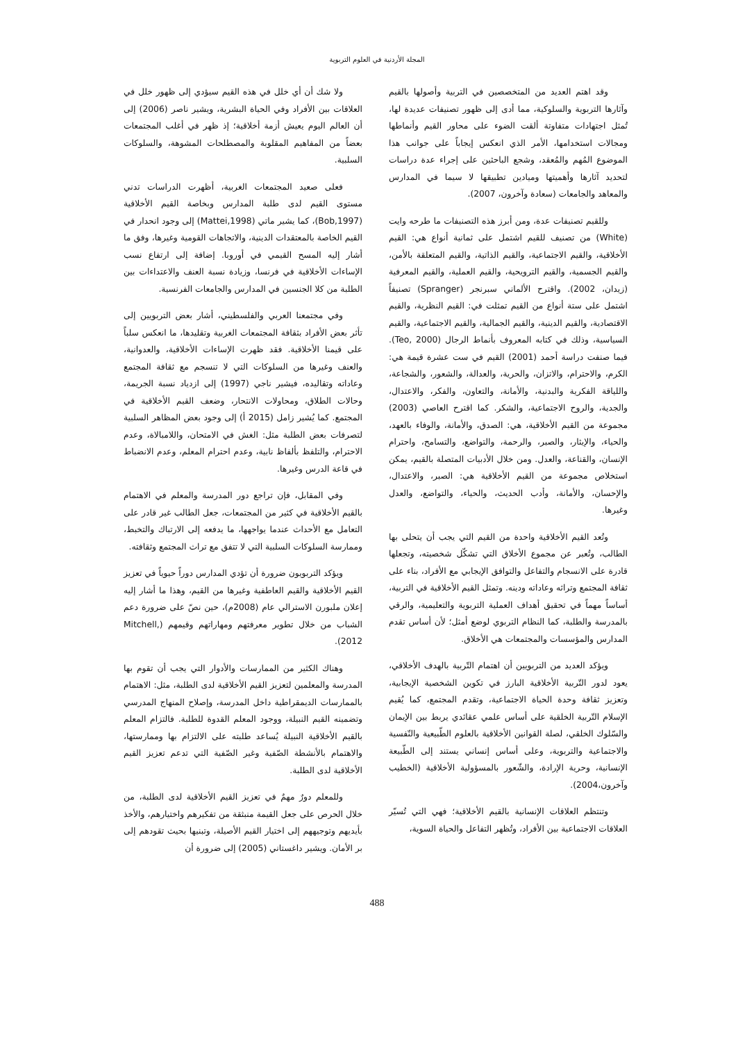المجلة الأردنية في العلوم التربوية
وقد اهتم العديد من المتخصصين في التربية وأصولها بالقيم وآثارها التربوية والسلوكية، مما أدى إلى ظهور تصنيفات عديدة لها، تُمثل اجتهادات متفاوتة ألقت الضوء على محاور القيم وأنماطها ومجالات استخدامها، الأمر الذي انعكس إيجاباً على جوانب هذا الموضوع المُهم والمُعقد، وشجع الباحثين على إجراء عدة دراسات لتحديد آثارها وأهميتها وميادين تطبيقها لا سيما في المدارس والمعاهد والجامعات (سعادة وآخرون، 2007).
وللقيم تصنيفات عدة، ومن أبرز هذه التصنيفات ما طرحه وايت (White) من تصنيف للقيم اشتمل على ثمانية أنواع هي: القيم الأخلاقية، والقيم الاجتماعية، والقيم الذاتية، والقيم المتعلقة بالأمن، والقيم الجسمية، والقيم الترويحية، والقيم العملية، والقيم المعرفية (زيدان، 2002). واقترح الألماني سبرنجر (Spranger) تصنيفاً اشتمل على ستة أنواع من القيم تمثلت في: القيم النظرية، والقيم الاقتصادية، والقيم الدينية، والقيم الجمالية، والقيم الاجتماعية، والقيم السياسية، وذلك في كتابه المعروف بأنماط الرجال (Teo, 2000). فيما صنفت دراسة أحمد (2001) القيم في ست عشرة قيمة هي: الكرم، والاحترام، والاتزان، والحرية، والعدالة، والشعور، والشجاعة، واللياقة الفكرية والبدنية، والأمانة، والتعاون، والفكر، والاعتدال، والجدية، والروح الاجتماعية، والشكر. كما اقترح العاصي (2003) مجموعة من القيم الأخلاقية، هي: الصدق، والأمانة، والوفاء بالعهد، والحياء، والإيثار، والصبر، والرحمة، والتواضع، والتسامح، واحترام الإنسان، والقناعة، والعدل. ومن خلال الأدبيات المتصلة بالقيم، يمكن استخلاص مجموعة من القيم الأخلاقية هي: الصبر، والاعتدال، والإحسان، والأمانة، وأدب الحديث، والحياء، والتواضع، والعدل وغيرها.
وتُعد القيم الأخلاقية واحدة من القيم التي يجب أن يتحلى بها الطالب، وتُعبر عن مجموع الأخلاق التي تشكّل شخصيته، وتجعلها قادرة على الانسجام والتفاعل والتوافق الإيجابي مع الأفراد، بناء على ثقافة المجتمع وتراثه وعاداته ودينه. وتمثل القيم الأخلاقية في التربية، أساساً مهماً في تحقيق أهداف العملية التربوية والتعليمية، والرقي بالمدرسة والطلبة، كما النظام التربوي لوضع أمثل؛ لأن أساس تقدم المدارس والمؤسسات والمجتمعات هي الأخلاق.
ويؤكد العديد من التربويين أن اهتمام التّربية بالهدف الأخلاقي، يعود لدور التّربية الأخلاقية البارز في تكوين الشخصية الإيجابية، وتعزيز ثقافة وحدة الحياة الاجتماعية، وتقدم المجتمع، كما يُقيم الإسلام التّربية الخلقية على أساس علمي عقائدي يربط بين الإيمان والسّلوك الخلقي، لصلة القوانين الأخلاقية بالعلوم الطّبيعية والنّفسية والاجتماعية والتربوية، وعلى أساس إنساني يستند إلى الطّبيعة الإنسانية، وحرية الإرادة، والشّعور بالمسؤولية الأخلاقية (الخطيب وآخرون،2004).
وتنتظم العلاقات الإنسانية بالقيم الأخلاقية؛ فهي التي تُسيّر العلاقات الاجتماعية بين الأفراد، وتُظهر التفاعل والحياة السوية،
ولا شك أن أي خلل في هذه القيم سيؤدي إلى ظهور خلل في العلاقات بين الأفراد وفي الحياة البشرية، ويشير ناصر (2006) إلى أن العالم اليوم يعيش أزمة أخلاقية؛ إذ ظهر في أغلب المجتمعات بعضاً من المفاهيم المقلوبة والمصطلحات المشوهة، والسلوكات السلبية.
فعلى صعيد المجتمعات الغربية، أظهرت الدراسات تدني مستوى القيم لدى طلبة المدارس وبخاصة القيم الأخلاقية (Bob,1997)، كما يشير ماتي (Mattei,1998) إلى وجود انحدار في القيم الخاصة بالمعتقدات الدينية، والاتجاهات القومية وغيرها، وفق ما أشار إليه المسح القيمي في أوروبا. إضافة إلى ارتفاع نسب الإساءات الأخلاقية في فرنسا، وزيادة نسبة العنف والاعتداءات بين الطلبة من كلا الجنسين في المدارس والجامعات الفرنسية.
وفي مجتمعنا العربي والفلسطيني، أشار بعض التربويين إلى تأثر بعض الأفراد بثقافة المجتمعات الغربية وتقليدها، ما انعكس سلباً على قيمنا الأخلاقية. فقد ظهرت الإساءات الأخلاقية، والعدوانية، والعنف وغيرها من السلوكات التي لا تنسجم مع ثقافة المجتمع وعاداته وتقاليده، فيشير ناجي (1997) إلى ازدياد نسبة الجريمة، وحالات الطلاق، ومحاولات الانتحار، وضعف القيم الأخلاقية في المجتمع. كما يُشير زامل (2015 أ) إلى وجود بعض المظاهر السلبية لتصرفات بعض الطلبة مثل: الغش في الامتحان، واللامبالاة، وعدم الاحترام، والتلفظ بألفاظ نابية، وعدم احترام المعلم، وعدم الانضباط في قاعة الدرس وغيرها.
وفي المقابل، فإن تراجع دور المدرسة والمعلم في الاهتمام بالقيم الأخلاقية في كثير من المجتمعات، جعل الطالب غير قادر على التعامل مع الأحداث عندما يواجهها، ما يدفعه إلى الارتباك والتخبط، وممارسة السلوكات السلبية التي لا تتفق مع تراث المجتمع وثقافته.
ويؤكد التربويون ضرورة أن تؤدي المدارس دوراً حيوياً في تعزيز القيم الأخلاقية والقيم العاطفية وغيرها من القيم، وهذا ما أشار إليه إعلان ملبورن الاسترالي عام (2008م)، حين نصّ على ضرورة دعم الشباب من خلال تطوير معرفتهم ومهاراتهم وقيمهم (Mitchell, 2012).
وهناك الكثير من الممارسات والأدوار التي يجب أن تقوم بها المدرسة والمعلمين لتعزيز القيم الأخلاقية لدى الطلبة، مثل: الاهتمام بالممارسات الديمقراطية داخل المدرسة، وإصلاح المنهاج المدرسي وتضمينه القيم النبيلة، ووجود المعلم القدوة للطلبة. فالتزام المعلم بالقيم الأخلاقية النبيلة يُساعد طلبته على الالتزام بها وممارستها، والاهتمام بالأنشطة الصّفية وغير الصّفية التي تدعم تعزيز القيم الأخلاقية لدى الطلبة.
وللمعلم دورٌ مهمٌ في تعزيز القيم الأخلاقية لدى الطلبة، من خلال الحرص على جعل القيمة منبثقة من تفكيرهم واختيارهم، والأخذ بأيديهم وتوجيههم إلى اختيار القيم الأصيلة، وتبنيها بحيث تقودهم إلى بر الأمان. ويشير داغستاني (2005) إلى ضرورة أن
488